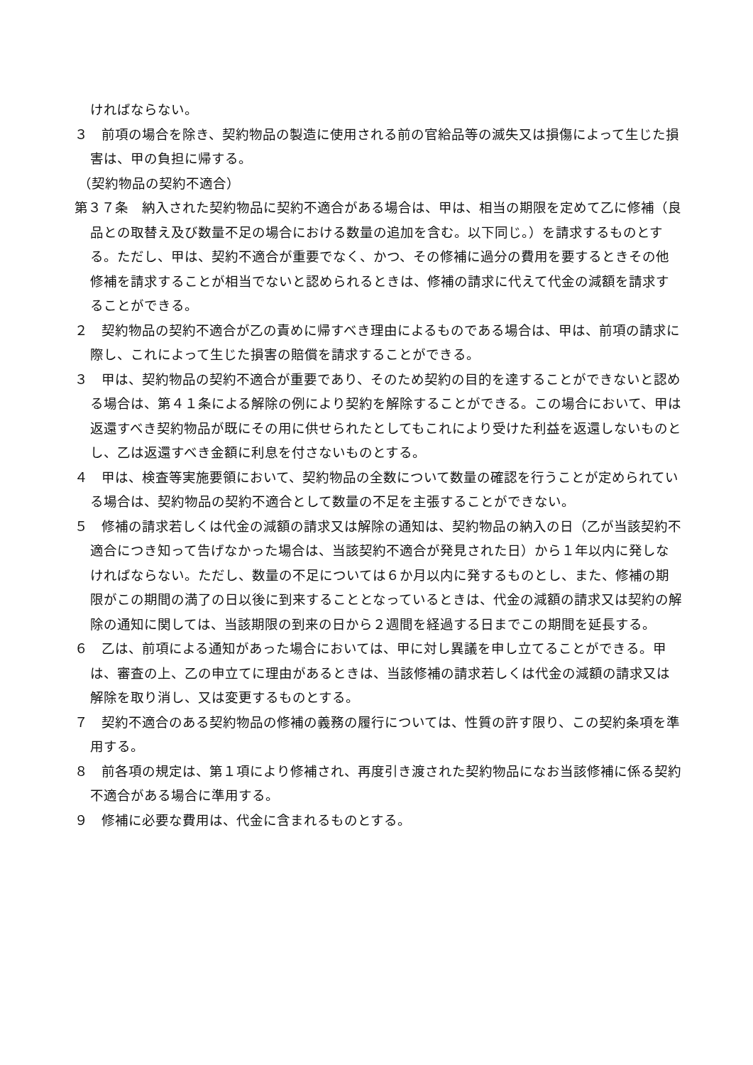ければならない。
３　前項の場合を除き、契約物品の製造に使用される前の官給品等の滅失又は損傷によって生じた損害は、甲の負担に帰する。
（契約物品の契約不適合）
第３７条　納入された契約物品に契約不適合がある場合は、甲は、相当の期限を定めて乙に修補（良品との取替え及び数量不足の場合における数量の追加を含む。以下同じ。）を請求するものとする。ただし、甲は、契約不適合が重要でなく、かつ、その修補に過分の費用を要するときその他修補を請求することが相当でないと認められるときは、修補の請求に代えて代金の減額を請求することができる。
２　契約物品の契約不適合が乙の責めに帰すべき理由によるものである場合は、甲は、前項の請求に際し、これによって生じた損害の賠償を請求することができる。
３　甲は、契約物品の契約不適合が重要であり、そのため契約の目的を達することができないと認める場合は、第４１条による解除の例により契約を解除することができる。この場合において、甲は返還すべき契約物品が既にその用に供せられたとしてもこれにより受けた利益を返還しないものとし、乙は返還すべき金額に利息を付さないものとする。
４　甲は、検査等実施要領において、契約物品の全数について数量の確認を行うことが定められている場合は、契約物品の契約不適合として数量の不足を主張することができない。
５　修補の請求若しくは代金の減額の請求又は解除の通知は、契約物品の納入の日（乙が当該契約不適合につき知って告げなかった場合は、当該契約不適合が発見された日）から１年以内に発しなければならない。ただし、数量の不足については６か月以内に発するものとし、また、修補の期限がこの期間の満了の日以後に到来することとなっているときは、代金の減額の請求又は契約の解除の通知に関しては、当該期限の到来の日から２週間を経過する日までこの期間を延長する。
６　乙は、前項による通知があった場合においては、甲に対し異議を申し立てることができる。甲は、審査の上、乙の申立てに理由があるときは、当該修補の請求若しくは代金の減額の請求又は解除を取り消し、又は変更するものとする。
７　契約不適合のある契約物品の修補の義務の履行については、性質の許す限り、この契約条項を準用する。
８　前各項の規定は、第１項により修補され、再度引き渡された契約物品になお当該修補に係る契約不適合がある場合に準用する。
９　修補に必要な費用は、代金に含まれるものとする。